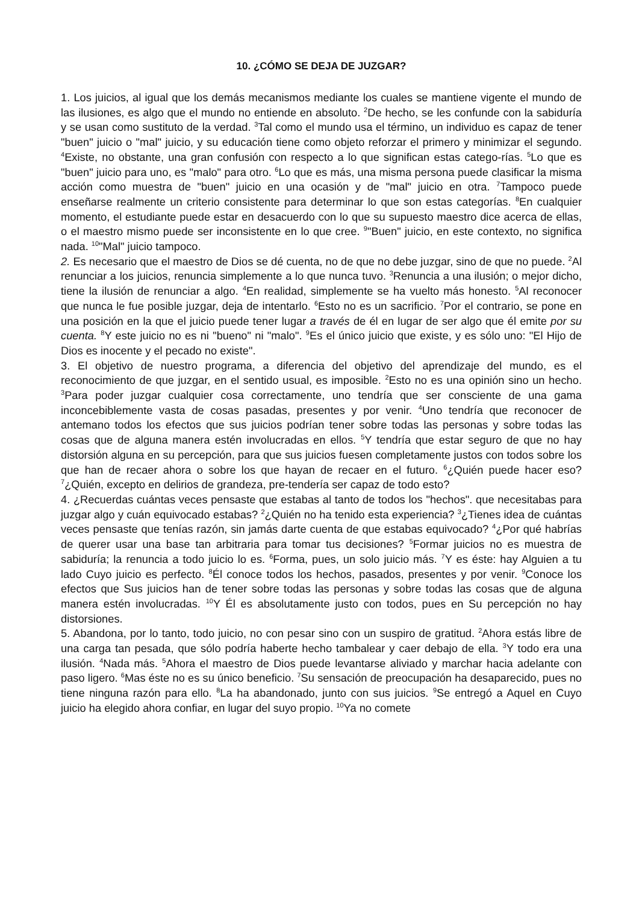10. ¿CÓMO SE DEJA DE JUZGAR?
1. Los juicios, al igual que los demás mecanismos mediante los cuales se mantiene vigente el mundo de las ilusiones, es algo que el mundo no entiende en absoluto. <sup>2</sup>De hecho, se les confunde con la sabiduría y se usan como sustituto de la verdad. <sup>3</sup>Tal como el mundo usa el término, un individuo es capaz de tener "buen" juicio o "mal" juicio, y su educación tiene como objeto reforzar el primero y minimizar el segundo. <sup>4</sup>Existe, no obstante, una gran confusión con respecto a lo que significan estas catego-rías. <sup>5</sup>Lo que es "buen" juicio para uno, es "malo" para otro. <sup>6</sup>Lo que es más, una misma persona puede clasificar la misma acción como muestra de "buen" juicio en una ocasión y de "mal" juicio en otra. <sup>7</sup>Tampoco puede enseñarse realmente un criterio consistente para determinar lo que son estas categorías. <sup>8</sup>En cualquier momento, el estudiante puede estar en desacuerdo con lo que su supuesto maestro dice acerca de ellas, o el maestro mismo puede ser inconsistente en lo que cree. <sup>9</sup>"Buen" juicio, en este contexto, no significa nada. <sup>10</sup>"Mal" juicio tampoco.
2. Es necesario que el maestro de Dios se dé cuenta, no de que no debe juzgar, sino de que no puede. <sup>2</sup>Al renunciar a los juicios, renuncia simplemente a lo que nunca tuvo. <sup>3</sup>Renuncia a una ilusión; o mejor dicho, tiene la ilusión de renunciar a algo. <sup>4</sup>En realidad, simplemente se ha vuelto más honesto. <sup>5</sup>Al reconocer que nunca le fue posible juzgar, deja de intentarlo. <sup>6</sup>Esto no es un sacrificio. <sup>7</sup>Por el contrario, se pone en una posición en la que el juicio puede tener lugar a través de él en lugar de ser algo que él emite por su cuenta. <sup>8</sup>Y este juicio no es ni "bueno" ni "malo". <sup>9</sup>Es el único juicio que existe, y es sólo uno: "El Hijo de Dios es inocente y el pecado no existe".
3. El objetivo de nuestro programa, a diferencia del objetivo del aprendizaje del mundo, es el reconocimiento de que juzgar, en el sentido usual, es imposible. <sup>2</sup>Esto no es una opinión sino un hecho. <sup>3</sup>Para poder juzgar cualquier cosa correctamente, uno tendría que ser consciente de una gama inconcebiblemente vasta de cosas pasadas, presentes y por venir. <sup>4</sup>Uno tendría que reconocer de antemano todos los efectos que sus juicios podrían tener sobre todas las personas y sobre todas las cosas que de alguna manera estén involucradas en ellos. <sup>5</sup>Y tendría que estar seguro de que no hay distorsión alguna en su percepción, para que sus juicios fuesen completamente justos con todos sobre los que han de recaer ahora o sobre los que hayan de recaer en el futuro. <sup>6</sup>¿Quién puede hacer eso? <sup>7</sup>¿Quién, excepto en delirios de grandeza, pre-tendería ser capaz de todo esto?
4. ¿Recuerdas cuántas veces pensaste que estabas al tanto de todos los "hechos". que necesitabas para juzgar algo y cuán equivocado estabas? <sup>2</sup>¿Quién no ha tenido esta experiencia? <sup>3</sup>¿Tienes idea de cuántas veces pensaste que tenías razón, sin jamás darte cuenta de que estabas equivocado? <sup>4</sup>¿Por qué habrías de querer usar una base tan arbitraria para tomar tus decisiones? <sup>5</sup>Formar juicios no es muestra de sabiduría; la renuncia a todo juicio lo es. <sup>6</sup>Forma, pues, un solo juicio más. <sup>7</sup>Y es éste: hay Alguien a tu lado Cuyo juicio es perfecto. <sup>8</sup>Él conoce todos los hechos, pasados, presentes y por venir. <sup>9</sup>Conoce los efectos que Sus juicios han de tener sobre todas las personas y sobre todas las cosas que de alguna manera estén involucradas. <sup>10</sup>Y Él es absolutamente justo con todos, pues en Su percepción no hay distorsiones.
5. Abandona, por lo tanto, todo juicio, no con pesar sino con un suspiro de gratitud. <sup>2</sup>Ahora estás libre de una carga tan pesada, que sólo podría haberte hecho tambalear y caer debajo de ella. <sup>3</sup>Y todo era una ilusión. <sup>4</sup>Nada más. <sup>5</sup>Ahora el maestro de Dios puede levantarse aliviado y marchar hacia adelante con paso ligero. <sup>6</sup>Mas éste no es su único beneficio. <sup>7</sup>Su sensación de preocupación ha desaparecido, pues no tiene ninguna razón para ello. <sup>8</sup>La ha abandonado, junto con sus juicios. <sup>9</sup>Se entregó a Aquel en Cuyo juicio ha elegido ahora confiar, en lugar del suyo propio. <sup>10</sup>Ya no comete